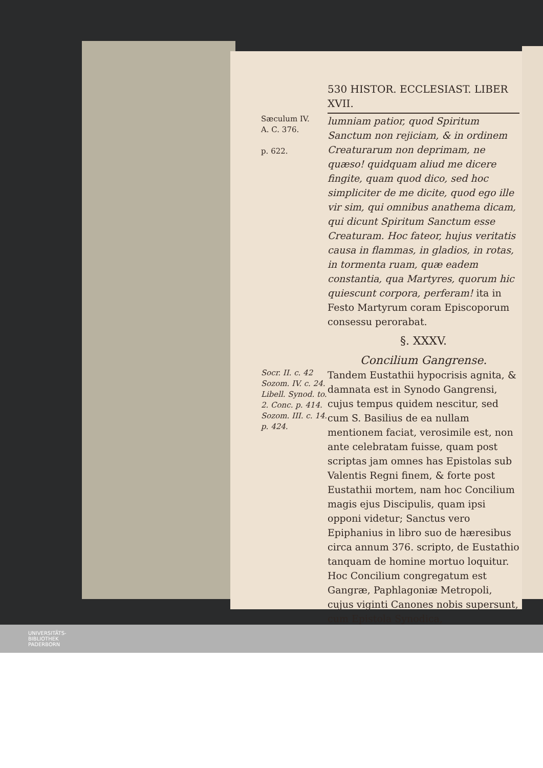530 HISTOR. ECCLESIAST. LIBER XVII.
Sæculum IV.
A. C. 376.
p. 622.
lumniam patior, quod Spiritum Sanctum non rejiciam, & in ordinem Creaturarum non deprimam, ne quæso! quidquam aliud me dicere fingite, quam quod dico, sed hoc simpliciter de me dicite, quod ego ille vir sim, qui omnibus anathema dicam, qui dicunt Spiritum Sanctum esse Creaturam. Hoc fateor, hujus veritatis causa in flammas, in gladios, in rotas, in tormenta ruam, quæ eadem constantia, qua Martyres, quorum hic quiescunt corpora, perferam! ita in Festo Martyrum coram Episcoporum consessu perorabat.
§. XXXV.
Concilium Gangrense.
Socr. II. c. 42 Sozom. IV. c. 24. Libell. Synod. to. 2. Conc. p. 414. Sozom. III. c. 14. p. 424.
Tandem Eustathii hypocrisis agnita, & damnata est in Synodo Gangrensi, cujus tempus quidem nescitur, sed cum S. Basilius de ea nullam mentionem faciat, verosimile est, non ante celebratam fuisse, quam post scriptas jam omnes has Epistolas sub Valentis Regni finem, & forte post Eustathii mortem, nam hoc Concilium magis ejus Discipulis, quam ipsi opponi videtur; Sanctus vero Epiphanius in libro suo de hæresibus circa annum 376. scripto, de Eustathio tanquam de homine mortuo loquitur. Hoc Concilium congregatum est Gangræ, Paphlagoniæ Metropoli, cujus viginti Canones nobis supersunt, cum Epistola Synodica,
UNIVERSITÄTS-
BIBLIOTHEK
PADERBORN